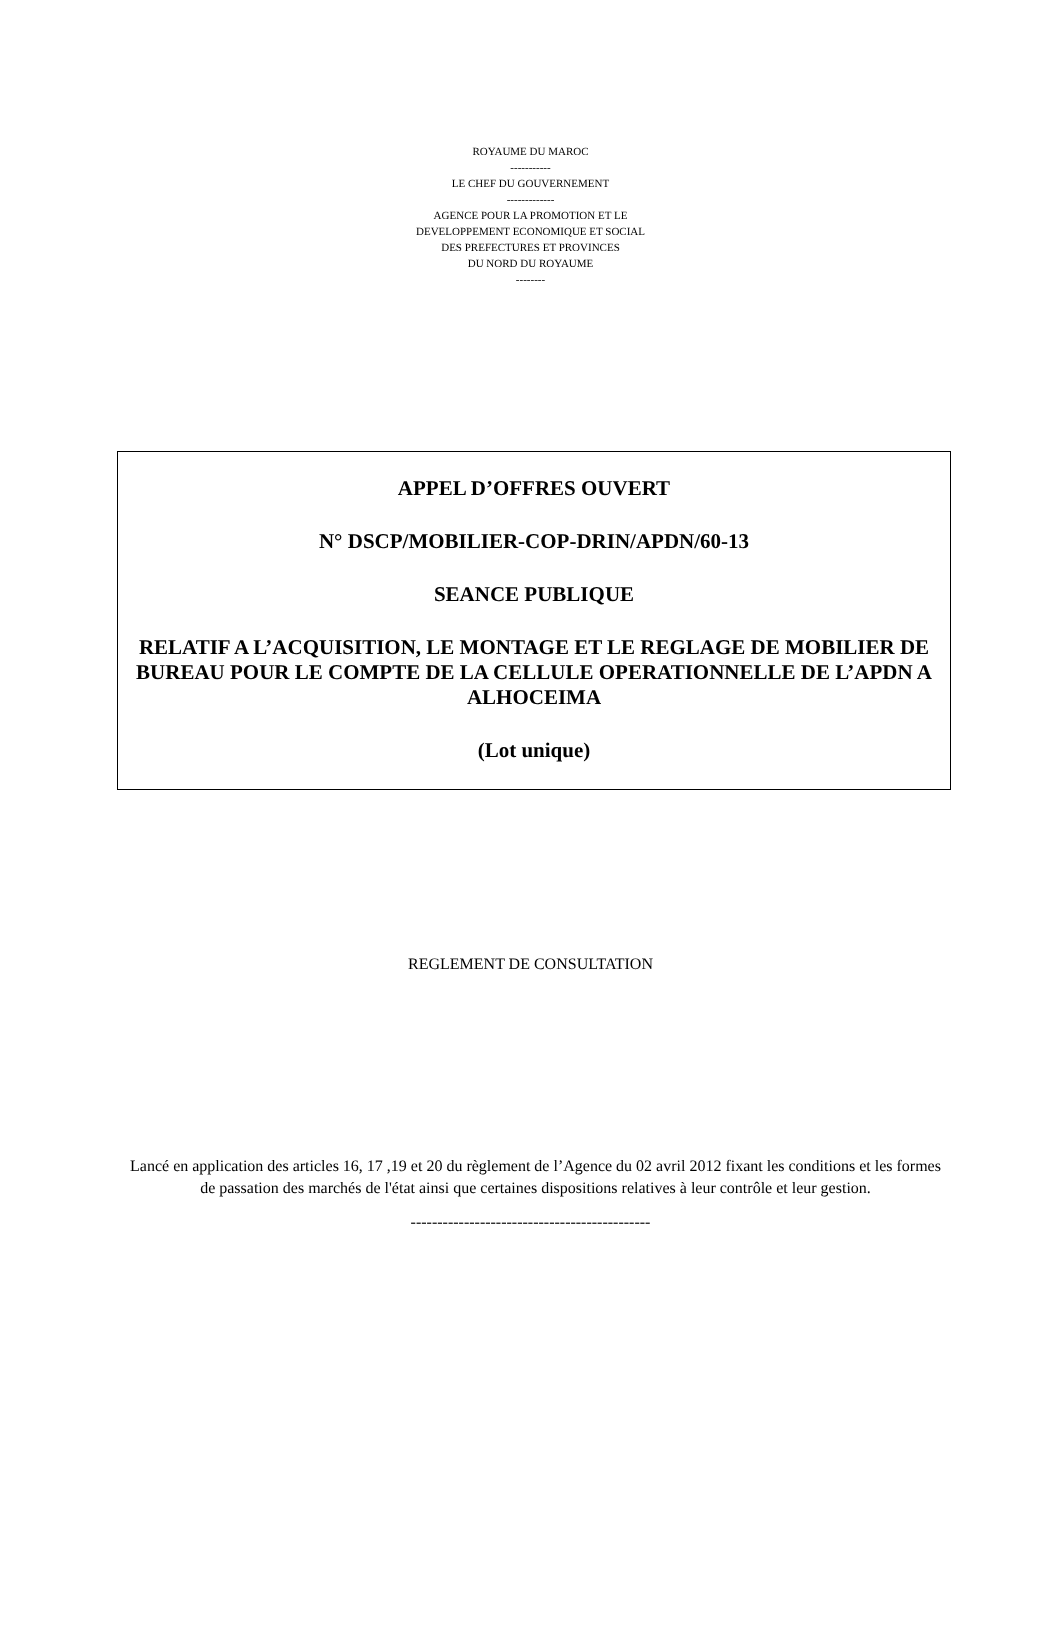ROYAUME DU MAROC
-----------
LE CHEF DU GOUVERNEMENT
-------------
AGENCE POUR LA PROMOTION ET LE
DEVELOPPEMENT ECONOMIQUE ET SOCIAL
DES PREFECTURES ET PROVINCES
DU NORD DU ROYAUME
--------
APPEL D’OFFRES OUVERT
N° DSCP/MOBILIER-COP-DRIN/APDN/60-13
SEANCE PUBLIQUE
RELATIF A L’ACQUISITION, LE MONTAGE ET LE REGLAGE DE MOBILIER DE BUREAU POUR LE COMPTE DE LA CELLULE OPERATIONNELLE DE L’APDN A ALHOCEIMA
(Lot unique)
REGLEMENT DE CONSULTATION
Lancé en application des articles 16, 17 ,19 et 20 du règlement de l’Agence du 02 avril 2012 fixant les conditions et les formes de passation des marchés de l'état ainsi que certaines dispositions relatives à leur contrôle et leur gestion.
---------------------------------------------